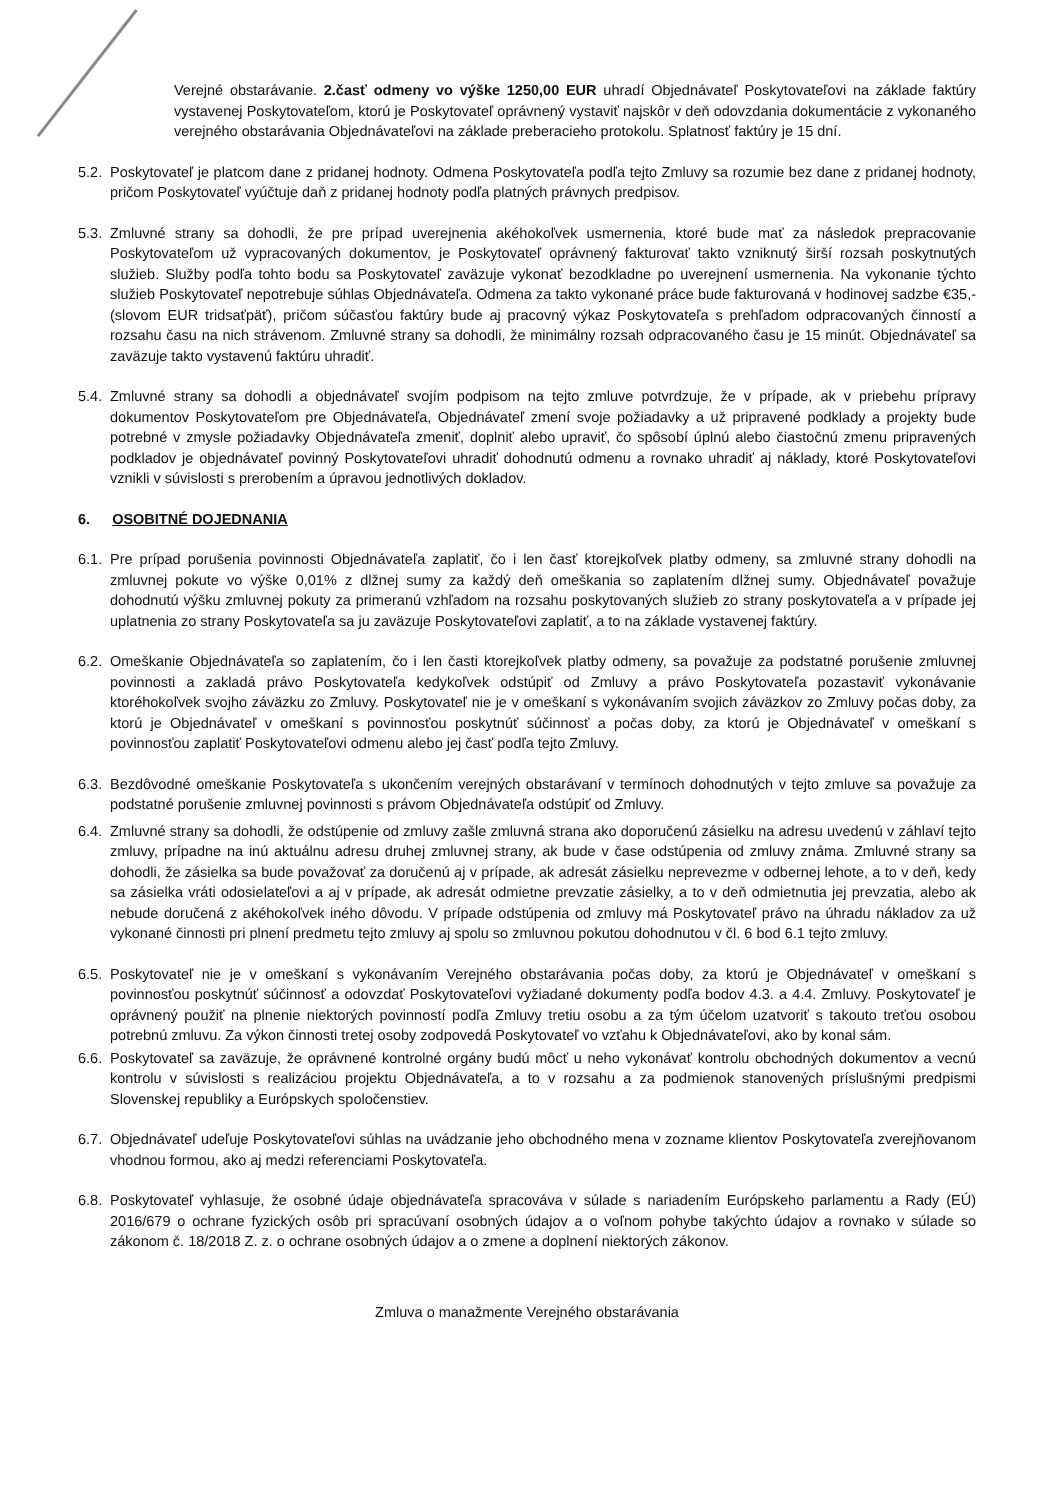Verejné obstarávanie. 2.časť odmeny vo výške 1250,00 EUR uhradí Objednávateľ Poskytovateľovi na základe faktúry vystavenej Poskytovateľom, ktorú je Poskytovateľ oprávnený vystaviť najskôr v deň odovzdania dokumentácie z vykonaného verejného obstarávania Objednávateľovi na základe preberacieho protokolu. Splatnosť faktúry je 15 dní.
5.2. Poskytovateľ je platcom dane z pridanej hodnoty. Odmena Poskytovateľa podľa tejto Zmluvy sa rozumie bez dane z pridanej hodnoty, pričom Poskytovateľ vyúčtuje daň z pridanej hodnoty podľa platných právnych predpisov.
5.3. Zmluvné strany sa dohodli, že pre prípad uverejnenia akéhokoľvek usmernenia, ktoré bude mať za následok prepracovanie Poskytovateľom už vypracovaných dokumentov, je Poskytovateľ oprávnený fakturovať takto vzniknutý širší rozsah poskytnutých služieb. Služby podľa tohto bodu sa Poskytovateľ zaväzuje vykonať bezodkladne po uverejnení usmernenia. Na vykonanie týchto služieb Poskytovateľ nepotrebuje súhlas Objednávateľa. Odmena za takto vykonané práce bude fakturovaná v hodinovej sadzbe €35,- (slovom EUR tridsaťpäť), pričom súčasťou faktúry bude aj pracovný výkaz Poskytovateľa s prehľadom odpracovaných činností a rozsahu času na nich strávenom. Zmluvné strany sa dohodli, že minimálny rozsah odpracovaného času je 15 minút. Objednávateľ sa zaväzuje takto vystavenú faktúru uhradiť.
5.4. Zmluvné strany sa dohodli a objednávateľ svojím podpisom na tejto zmluve potvrdzuje, že v prípade, ak v priebehu prípravy dokumentov Poskytovateľom pre Objednávateľa, Objednávateľ zmení svoje požiadavky a už pripravené podklady a projekty bude potrebné v zmysle požiadavky Objednávateľa zmeniť, doplniť alebo upraviť, čo spôsobí úplnú alebo čiastočnú zmenu pripravených podkladov je objednávateľ povinný Poskytovateľovi uhradiť dohodnutú odmenu a rovnako uhradiť aj náklady, ktoré Poskytovateľovi vznikli v súvislosti s prerobením a úpravou jednotlivých dokladov.
6. OSOBITNÉ DOJEDNANIA
6.1. Pre prípad porušenia povinnosti Objednávateľa zaplatiť, čo i len časť ktorejkoľvek platby odmeny, sa zmluvné strany dohodli na zmluvnej pokute vo výške 0,01% z dlžnej sumy za každý deň omeškania so zaplatením dlžnej sumy. Objednávateľ považuje dohodnutú výšku zmluvnej pokuty za primeranú vzhľadom na rozsahu poskytovaných služieb zo strany poskytovateľa a v prípade jej uplatnenia zo strany Poskytovateľa sa ju zaväzuje Poskytovateľovi zaplatiť, a to na základe vystavenej faktúry.
6.2. Omeškanie Objednávateľa so zaplatením, čo i len časti ktorejkoľvek platby odmeny, sa považuje za podstatné porušenie zmluvnej povinnosti a zakladá právo Poskytovateľa kedykoľvek odstúpiť od Zmluvy a právo Poskytovateľa pozastaviť vykonávanie ktoréhokoľvek svojho záväzku zo Zmluvy. Poskytovateľ nie je v omeškaní s vykonávaním svojich záväzkov zo Zmluvy počas doby, za ktorú je Objednávateľ v omeškaní s povinnosťou poskytnúť súčinnosť a počas doby, za ktorú je Objednávateľ v omeškaní s povinnosťou zaplatiť Poskytovateľovi odmenu alebo jej časť podľa tejto Zmluvy.
6.3. Bezdôvodné omeškanie Poskytovateľa s ukončením verejných obstarávaní v termínoch dohodnutých v tejto zmluve sa považuje za podstatné porušenie zmluvnej povinnosti s právom Objednávateľa odstúpiť od Zmluvy.
6.4. Zmluvné strany sa dohodli, že odstúpenie od zmluvy zašle zmluvná strana ako doporučenú zásielku na adresu uvedenú v záhlaví tejto zmluvy, prípadne na inú aktuálnu adresu druhej zmluvnej strany, ak bude v čase odstúpenia od zmluvy známa. Zmluvné strany sa dohodli, že zásielka sa bude považovať za doručenú aj v prípade, ak adresát zásielku neprevezme v odbernej lehote, a to v deň, kedy sa zásielka vráti odosielateľovi a aj v prípade, ak adresát odmietne prevzatie zásielky, a to v deň odmietnutia jej prevzatia, alebo ak nebude doručená z akéhokoľvek iného dôvodu. V prípade odstúpenia od zmluvy má Poskytovateľ právo na úhradu nákladov za už vykonané činnosti pri plnení predmetu tejto zmluvy aj spolu so zmluvnou pokutou dohodnutou v čl. 6 bod 6.1 tejto zmluvy.
6.5. Poskytovateľ nie je v omeškaní s vykonávaním Verejného obstarávania počas doby, za ktorú je Objednávateľ v omeškaní s povinnosťou poskytnúť súčinnosť a odovzdať Poskytovateľovi vyžiadané dokumenty podľa bodov 4.3. a 4.4. Zmluvy. Poskytovateľ je oprávnený použiť na plnenie niektorých povinností podľa Zmluvy tretiu osobu a za tým účelom uzatvoriť s takouto treťou osobou potrebnú zmluvu. Za výkon činnosti tretej osoby zodpovedá Poskytovateľ vo vzťahu k Objednávateľovi, ako by konal sám.
6.6. Poskytovateľ sa zaväzuje, že oprávnené kontrolné orgány budú môcť u neho vykonávať kontrolu obchodných dokumentov a vecnú kontrolu v súvislosti s realizáciou projektu Objednávateľa, a to v rozsahu a za podmienok stanovených príslušnými predpismi Slovenskej republiky a Európskych spoločenstiev.
6.7. Objednávateľ udeľuje Poskytovateľovi súhlas na uvádzanie jeho obchodného mena v zozname klientov Poskytovateľa zverejňovanom vhodnou formou, ako aj medzi referenciami Poskytovateľa.
6.8. Poskytovateľ vyhlasuje, že osobné údaje objednávateľa spracováva v súlade s nariadením Európskeho parlamentu a Rady (EÚ) 2016/679 o ochrane fyzických osôb pri spracúvaní osobných údajov a o voľnom pohybe takýchto údajov a rovnako v súlade so zákonom č. 18/2018 Z. z. o ochrane osobných údajov a o zmene a doplnení niektorých zákonov.
Zmluva o manažmente Verejného obstarávania